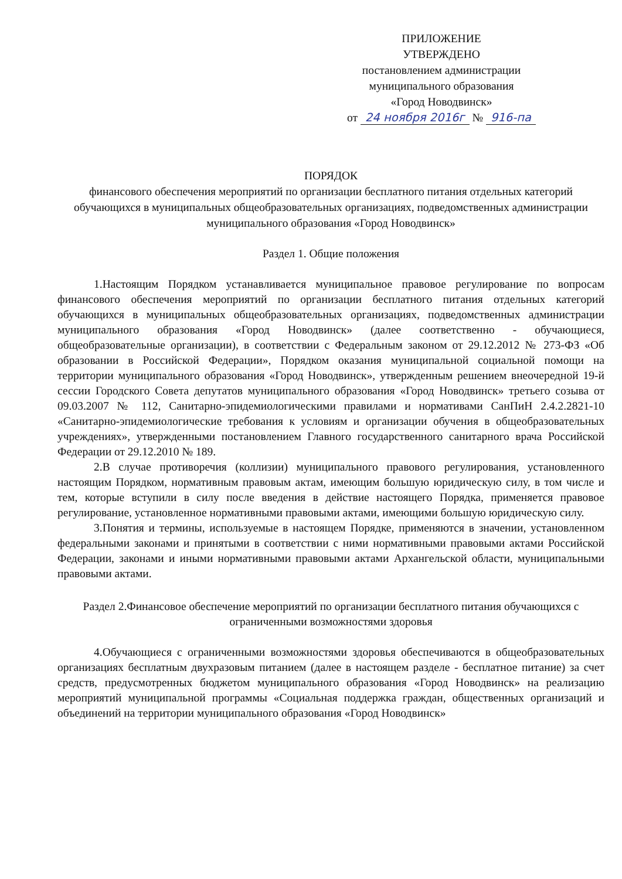ПРИЛОЖЕНИЕ
УТВЕРЖДЕНО
постановлением администрации
муниципального образования
«Город Новодвинск»
от 24 ноября 2016г № 916-па
ПОРЯДОК
финансового обеспечения мероприятий по организации бесплатного питания отдельных категорий обучающихся в муниципальных общеобразовательных организациях, подведомственных администрации муниципального образования «Город Новодвинск»
Раздел 1. Общие положения
1.Настоящим Порядком устанавливается муниципальное правовое регулирование по вопросам финансового обеспечения мероприятий по организации бесплатного питания отдельных категорий обучающихся в муниципальных общеобразовательных организациях, подведомственных администрации муниципального образования «Город Новодвинск» (далее соответственно - обучающиеся, общеобразовательные организации), в соответствии с Федеральным законом от 29.12.2012 № 273-ФЗ «Об образовании в Российской Федерации», Порядком оказания муниципальной социальной помощи на территории муниципального образования «Город Новодвинск», утвержденным решением внеочередной 19-й сессии Городского Совета депутатов муниципального образования «Город Новодвинск» третьего созыва от 09.03.2007 № 112, Санитарно-эпидемиологическими правилами и нормативами СанПиН 2.4.2.2821-10 «Санитарно-эпидемиологические требования к условиям и организации обучения в общеобразовательных учреждениях», утвержденными постановлением Главного государственного санитарного врача Российской Федерации от 29.12.2010 № 189.
2.В случае противоречия (коллизии) муниципального правового регулирования, установленного настоящим Порядком, нормативным правовым актам, имеющим большую юридическую силу, в том числе и тем, которые вступили в силу после введения в действие настоящего Порядка, применяется правовое регулирование, установленное нормативными правовыми актами, имеющими большую юридическую силу.
3.Понятия и термины, используемые в настоящем Порядке, применяются в значении, установленном федеральными законами и принятыми в соответствии с ними нормативными правовыми актами Российской Федерации, законами и иными нормативными правовыми актами Архангельской области, муниципальными правовыми актами.
Раздел 2.Финансовое обеспечение мероприятий по организации бесплатного питания обучающихся с ограниченными возможностями здоровья
4.Обучающиеся с ограниченными возможностями здоровья обеспечиваются в общеобразовательных организациях бесплатным двухразовым питанием (далее в настоящем разделе - бесплатное питание) за счет средств, предусмотренных бюджетом муниципального образования «Город Новодвинск» на реализацию мероприятий муниципальной программы «Социальная поддержка граждан, общественных организаций и объединений на территории муниципального образования «Город Новодвинск»